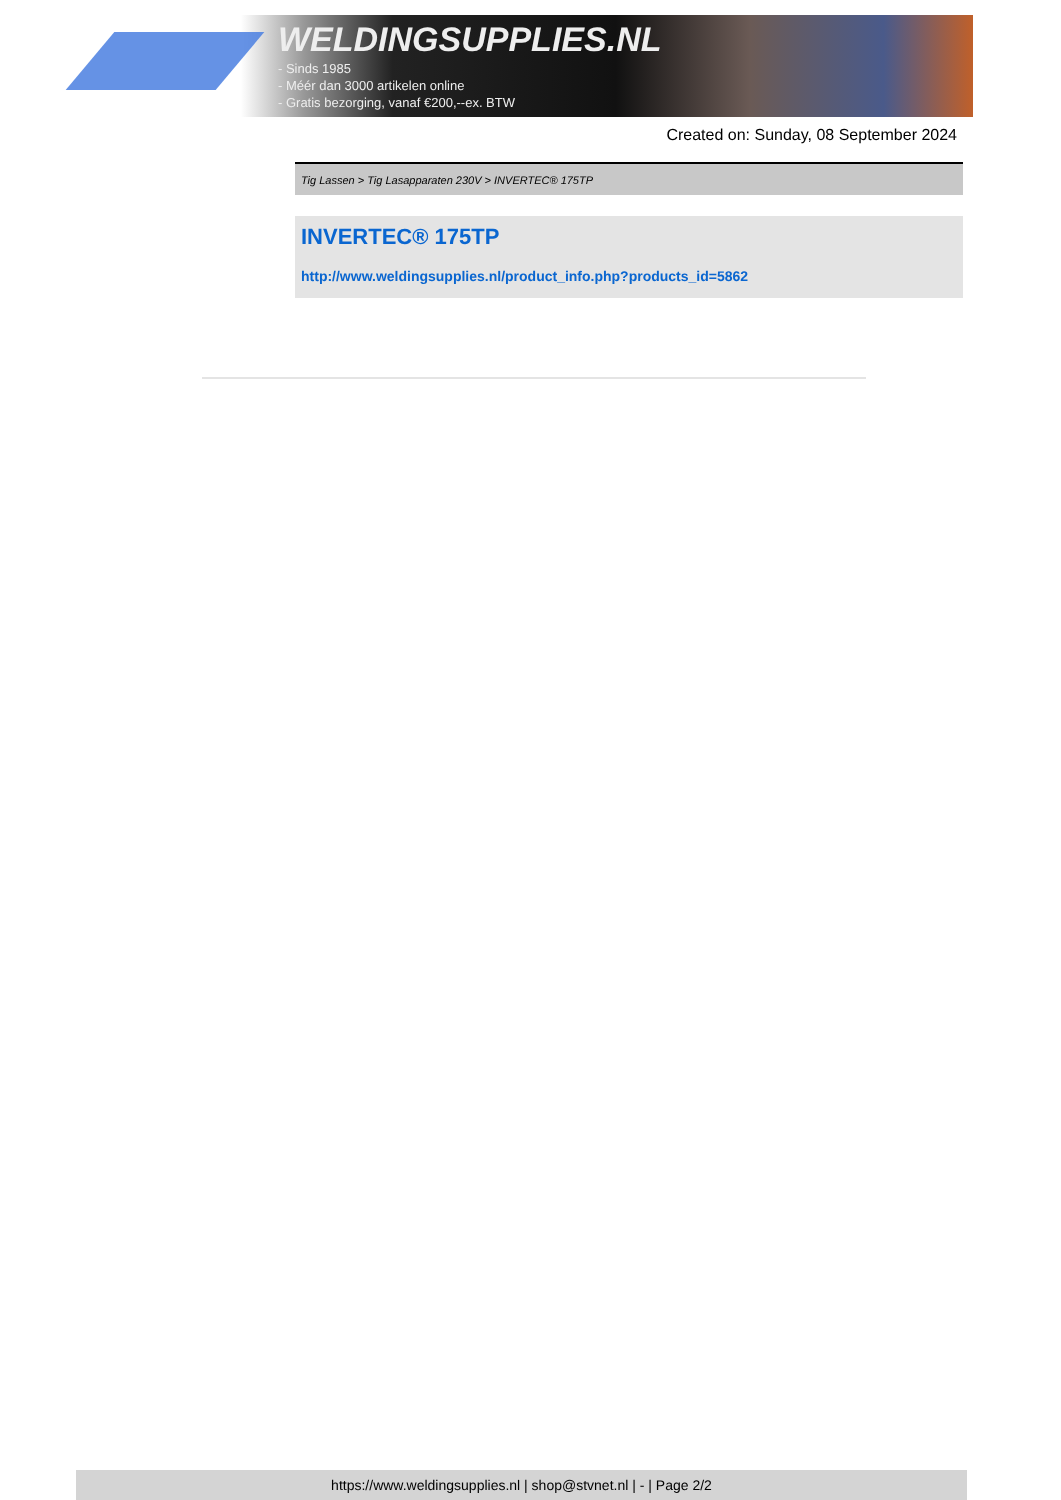WELDINGSUPPLIES.NL
- Sinds 1985
- Méér dan 3000 artikelen online
- Gratis bezorging, vanaf €200,--ex. BTW
Created on: Sunday, 08 September 2024
Tig Lassen > Tig Lasapparaten 230V > INVERTEC® 175TP
INVERTEC® 175TP
http://www.weldingsupplies.nl/product_info.php?products_id=5862
https://www.weldingsupplies.nl | shop@stvnet.nl | - | Page 2/2